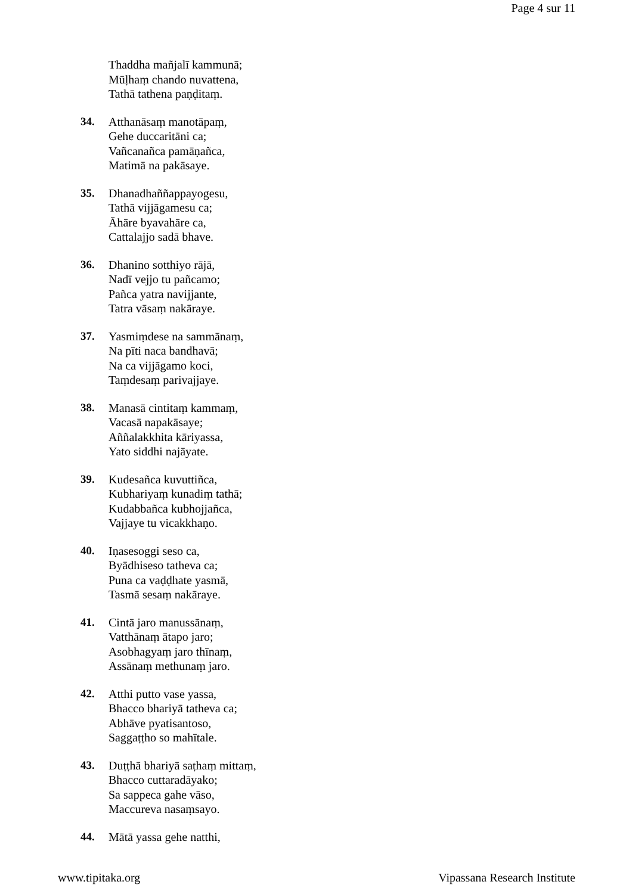Page 4 sur 11
Thaddha mañjalī kammunā;
Mūḷhaṃ chando nuvattena,
Tathā tathena paṇḍitaṃ.
34. Atthanāsaṃ manotāpaṃ,
Gehe duccaritāni ca;
Vañcanañca pamāṇañca,
Matimā na pakāsaye.
35. Dhanadhaññappayogesu,
Tathā vijjāgamesu ca;
Āhāre byavahāre ca,
Cattalajjo sadā bhave.
36. Dhanino sotthiyo rājā,
Nadī vejjo tu pañcamo;
Pañca yatra navijjante,
Tatra vāsaṃ nakāraye.
37. Yasmiṃdese na sammānaṃ,
Na pīti naca bandhavā;
Na ca vijjāgamo koci,
Taṃdesaṃ parivajjaye.
38. Manasā cintitaṃ kammaṃ,
Vacasā napakāsaye;
Aññalakkhita kāriyassa,
Yato siddhi najāyate.
39. Kudesañca kuvuttiñca,
Kubhariyaṃ kunadiṃ tathā;
Kudabbañca kubhojjañca,
Vajjaye tu vicakkhaṇo.
40. Iṇasesoggi seso ca,
Byādhiseso tatheva ca;
Puna ca vaḍḍhate yasmā,
Tasmā sesaṃ nakāraye.
41. Cintā jaro manussānaṃ,
Vatthānaṃ ātapo jaro;
Asobhagyaṃ jaro thīnaṃ,
Assānaṃ methunaṃ jaro.
42. Atthi putto vase yassa,
Bhacco bhariyā tatheva ca;
Abhāve pyatisantoso,
Saggaṭṭho so mahītale.
43. Duṭṭhā bhariyā saṭhaṃ mittaṃ,
Bhacco cuttaradāyako;
Sa sappeca gahe vāso,
Maccureva nasaṃsayo.
44. Mātā yassa gehe natthi,
www.tipitaka.org Vipassana Research Institute